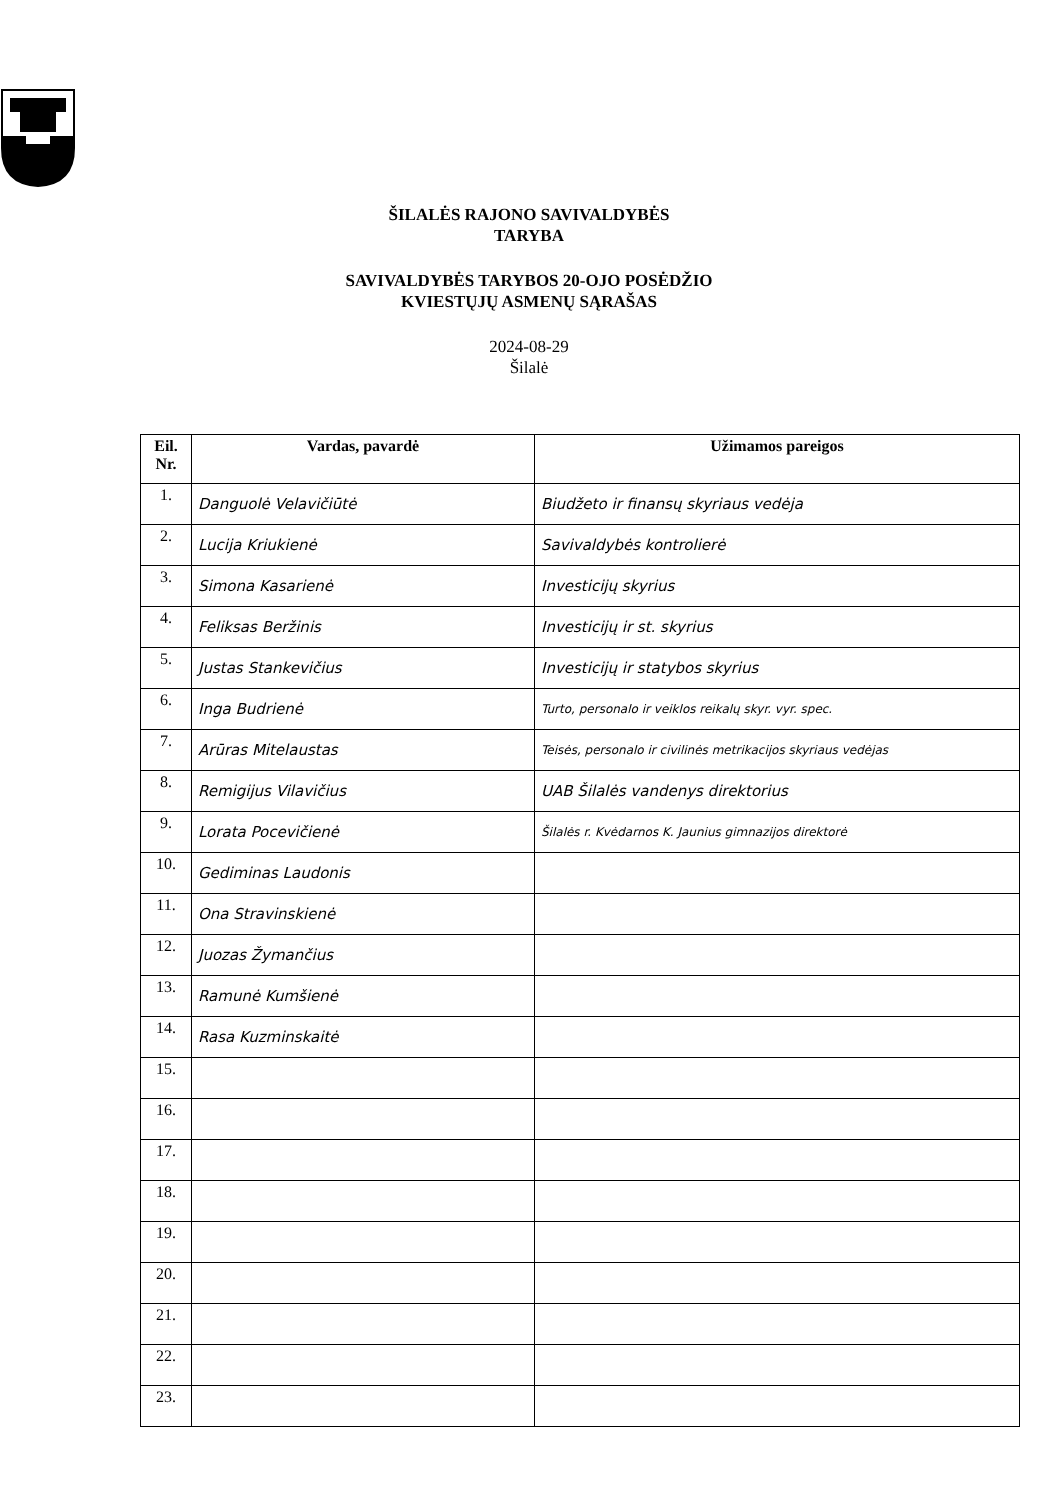ŠILALĖS RAJONO SAVIVALDYBĖS
TARYBA
SAVIVALDYBĖS TARYBOS 20-OJO POSĖDŽIO
KVIESTŲJŲ ASMENŲ SĄRAŠAS
2024-08-29
Šilalė
| Eil. Nr. | Vardas, pavardė | Užimamos pareigos |
| --- | --- | --- |
| 1. | Danguolė Velavičiūtė | Biudžeto ir finansų skyriaus vedėja |
| 2. | Lucija Kriukienė | Savivaldybės kontrolierė |
| 3. | Simona Kasarienė | Investicijų skyrius |
| 4. | Feliksas Beržinis | Investicijų ir st. skyrius |
| 5. | Justas Stankevičius | Investicijų ir statybos skyrius |
| 6. | Inga Budrienė | Turto, personalo ir veiklos reikalų skyr. vyr. spec. |
| 7. | Arūras Mitelaustas | Teisės, personalo ir civilinės metrikacijos skyriaus vedėjas |
| 8. | Remigijus Vilavičius | UAB Šilalės vandenys direktorius |
| 9. | Lorata Pocevičienė | Šilalės r. Kvėdarnos K. Jaunius gimnazijos direktorė |
| 10. | Gediminas Laudonis | |
| 11. | Ona Stravinskienė | |
| 12. | Juozas Žymančius | |
| 13. | Ramunė Kumšienė | |
| 14. | Rasa Kuzminskaitė | |
| 15. | | |
| 16. | | |
| 17. | | |
| 18. | | |
| 19. | | |
| 20. | | |
| 21. | | |
| 22. | | |
| 23. | | |